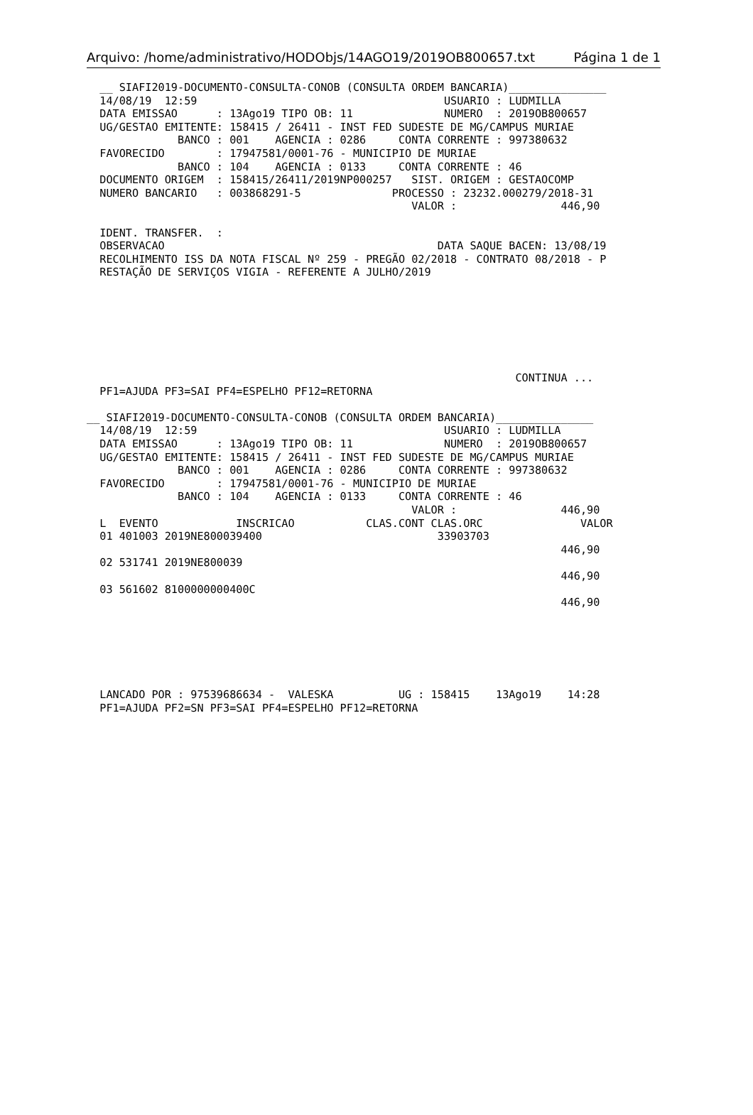Arquivo: /home/administrativo/HODObjs/14AGO19/2019OB800657.txt Página 1 de 1
  __ SIAFI2019-DOCUMENTO-CONSULTA-CONOB (CONSULTA ORDEM BANCARIA)_______________
  14/08/19  12:59                                      USUARIO : LUDMILLA
  DATA EMISSAO      : 13Ago19 TIPO OB: 11              NUMERO  : 2019OB800657
  UG/GESTAO EMITENTE: 158415 / 26411 - INST FED SUDESTE DE MG/CAMPUS MURIAE
              BANCO : 001    AGENCIA : 0286     CONTA CORRENTE : 997380632
  FAVORECIDO        : 17947581/0001-76 - MUNICIPIO DE MURIAE
              BANCO : 104    AGENCIA : 0133     CONTA CORRENTE : 46
  DOCUMENTO ORIGEM  : 158415/26411/2019NP000257   SIST. ORIGEM : GESTAOCOMP
  NUMERO BANCARIO   : 003868291-5              PROCESSO : 23232.000279/2018-31
                                                  VALOR :                446,90

  IDENT. TRANSFER.  :
  OBSERVACAO                                          DATA SAQUE BACEN: 13/08/19
  RECOLHIMENTO ISS DA NOTA FISCAL Nº 259 - PREGÃO 02/2018 - CONTRATO 08/2018 - P
  RESTAÇÃO DE SERVIÇOS VIGIA - REFERENTE A JULHO/2019







                                                                  CONTINUA ...
  PF1=AJUDA PF3=SAI PF4=ESPELHO PF12=RETORNA

__ SIAFI2019-DOCUMENTO-CONSULTA-CONOB (CONSULTA ORDEM BANCARIA)_______________
  14/08/19  12:59                                      USUARIO : LUDMILLA
  DATA EMISSAO      : 13Ago19 TIPO OB: 11              NUMERO  : 2019OB800657
  UG/GESTAO EMITENTE: 158415 / 26411 - INST FED SUDESTE DE MG/CAMPUS MURIAE
              BANCO : 001    AGENCIA : 0286     CONTA CORRENTE : 997380632
  FAVORECIDO        : 17947581/0001-76 - MUNICIPIO DE MURIAE
              BANCO : 104    AGENCIA : 0133     CONTA CORRENTE : 46
                                                  VALOR :                446,90
  L  EVENTO            INSCRICAO           CLAS.CONT CLAS.ORC               VALOR
  01 401003 2019NE800039400                           33903703
                                                                         446,90
  02 531741 2019NE800039
                                                                         446,90
  03 561602 8100000000400C
                                                                         446,90






  LANCADO POR : 97539686634 -  VALESKA          UG : 158415    13Ago19    14:28
  PF1=AJUDA PF2=SN PF3=SAI PF4=ESPELHO PF12=RETORNA